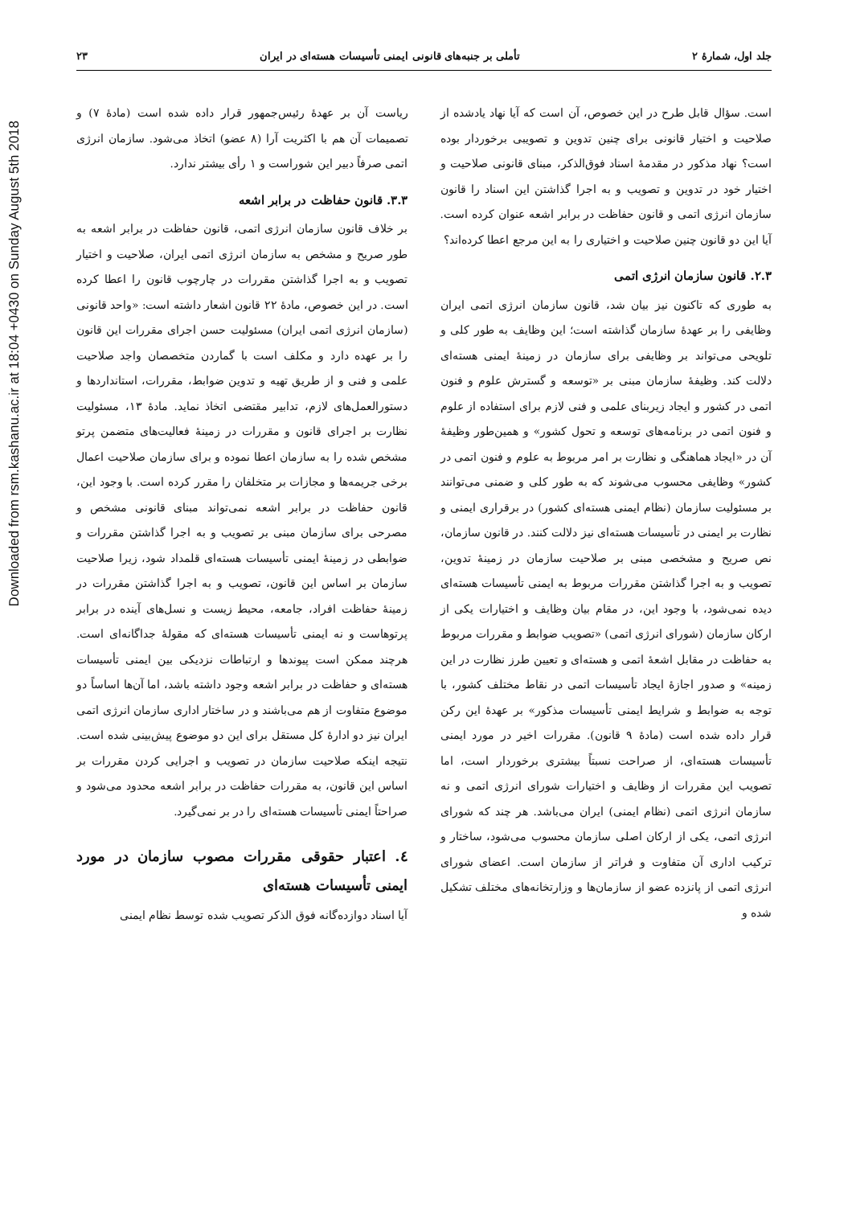Downloaded from rsm.kashanu.ac.ir at 18:04 +0430 on Sunday August 5th 2018
جلد اول، شمارهٔ ۲ تأملی بر جنبه‌های قانونی ایمنی تأسیسات هسته‌ای در ایران ۲۳
است. سؤال قابل طرح در این خصوص، آن است که آیا نهاد یادشده از صلاحیت و اختیار قانونی برای چنین تدوین و تصویبی برخوردار بوده است؟ نهاد مذکور در مقدمهٔ اسناد فوق‌الذکر، مبنای قانونی صلاحیت و اختیار خود در تدوین و تصویب و به اجرا گذاشتن این اسناد را قانون سازمان انرژی اتمی و قانون حفاظت در برابر اشعه عنوان کرده است. آیا این دو قانون چنین صلاحیت و اختیاری را به این مرجع اعطا کرده‌اند؟
۲.۳. قانون سازمان انرژی اتمی
به طوری که تاکنون نیز بیان شد، قانون سازمان انرژی اتمی ایران وظایفی را بر عهدهٔ سازمان گذاشته است؛ این وظایف به طور کلی و تلویحی می‌تواند بر وظایفی برای سازمان در زمینهٔ ایمنی هسته‌ای دلالت کند. وظیفهٔ سازمان مبنی بر «توسعه و گسترش علوم و فنون اتمی در کشور و ایجاد زیربنای علمی و فنی لازم برای استفاده از علوم و فنون اتمی در برنامه‌های توسعه و تحول کشور» و همین‌طور وظیفهٔ آن در «ایجاد هماهنگی و نظارت بر امر مربوط به علوم و فنون اتمی در کشور» وظایفی محسوب می‌شوند که به طور کلی و ضمنی می‌توانند بر مسئولیت سازمان (نظام ایمنی هسته‌ای کشور) در برقراری ایمنی و نظارت بر ایمنی در تأسیسات هسته‌ای نیز دلالت کنند. در قانون سازمان، نص صریح و مشخصی مبنی بر صلاحیت سازمان در زمینهٔ تدوین، تصویب و به اجرا گذاشتن مقررات مربوط به ایمنی تأسیسات هسته‌ای دیده نمی‌شود، با وجود این، در مقام بیان وظایف و اختیارات یکی از ارکان سازمان (شورای انرژی اتمی) «تصویب ضوابط و مقررات مربوط به حفاظت در مقابل اشعهٔ اتمی و هسته‌ای و تعیین طرز نظارت در این زمینه» و صدور اجازهٔ ایجاد تأسیسات اتمی در نقاط مختلف کشور، با توجه به ضوابط و شرایط ایمنی تأسیسات مذکور» بر عهدهٔ این رکن قرار داده شده است (مادهٔ ۹ قانون). مقررات اخیر در مورد ایمنی تأسیسات هسته‌ای، از صراحت نسبتاً بیشتری برخوردار است، اما تصویب این مقررات از وظایف و اختیارات شورای انرژی اتمی و نه سازمان انرژی اتمی (نظام ایمنی) ایران می‌باشد. هر چند که شورای انرژی اتمی، یکی از ارکان اصلی سازمان محسوب می‌شود، ساختار و ترکیب اداری آن متفاوت و فراتر از سازمان است. اعضای شورای انرژی اتمی از پانزده عضو از سازمان‌ها و وزارتخانه‌های مختلف تشکیل شده و
ریاست آن بر عهدهٔ رئیس‌جمهور قرار داده شده است (مادهٔ ۷) و تصمیمات آن هم با اکثریت آرا (۸ عضو) اتخاذ می‌شود. سازمان انرژی اتمی صرفاً دبیر این شوراست و ۱ رأی بیشتر ندارد.
۳.۳. قانون حفاظت در برابر اشعه
بر خلاف قانون سازمان انرژی اتمی، قانون حفاظت در برابر اشعه به طور صریح و مشخص به سازمان انرژی اتمی ایران، صلاحیت و اختیار تصویب و به اجرا گذاشتن مقررات در چارچوب قانون را اعطا کرده است. در این خصوص، مادهٔ ۲۲ قانون اشعار داشته است: «واحد قانونی (سازمان انرژی اتمی ایران) مسئولیت حسن اجرای مقررات این قانون را بر عهده دارد و مکلف است با گماردن متخصصان واجد صلاحیت علمی و فنی و از طریق تهیه و تدوین ضوابط، مقررات، استانداردها و دستورالعمل‌های لازم، تدابیر مقتضی اتخاذ نماید. مادهٔ ۱۳، مسئولیت نظارت بر اجرای قانون و مقررات در زمینهٔ فعالیت‌های متضمن پرتو مشخص شده را به سازمان اعطا نموده و برای سازمان صلاحیت اعمال برخی جریمه‌ها و مجازات بر متخلفان را مقرر کرده است. با وجود این، قانون حفاظت در برابر اشعه نمی‌تواند مبنای قانونی مشخص و مصرحی برای سازمان مبنی بر تصویب و به اجرا گذاشتن مقررات و ضوابطی در زمینهٔ ایمنی تأسیسات هسته‌ای قلمداد شود، زیرا صلاحیت سازمان بر اساس این قانون، تصویب و به اجرا گذاشتن مقررات در زمینهٔ حفاظت افراد، جامعه، محیط زیست و نسل‌های آینده در برابر پرتوهاست و نه ایمنی تأسیسات هسته‌ای که مقولهٔ جداگانه‌ای است. هرچند ممکن است پیوندها و ارتباطات نزدیکی بین ایمنی تأسیسات هسته‌ای و حفاظت در برابر اشعه وجود داشته باشد، اما آن‌ها اساساً دو موضوع متفاوت از هم می‌باشند و در ساختار اداری سازمان انرژی اتمی ایران نیز دو ادارهٔ کل مستقل برای این دو موضوع پیش‌بینی شده است. نتیجه اینکه صلاحیت سازمان در تصویب و اجرایی کردن مقررات بر اساس این قانون، به مقررات حفاظت در برابر اشعه محدود می‌شود و صراحتاً ایمنی تأسیسات هسته‌ای را در بر نمی‌گیرد.
٤. اعتبار حقوقی مقررات مصوب سازمان در مورد ایمنی تأسیسات هسته‌ای
آیا اسناد دوازده‌گانه فوق الذکر تصویب شده توسط نظام ایمنی